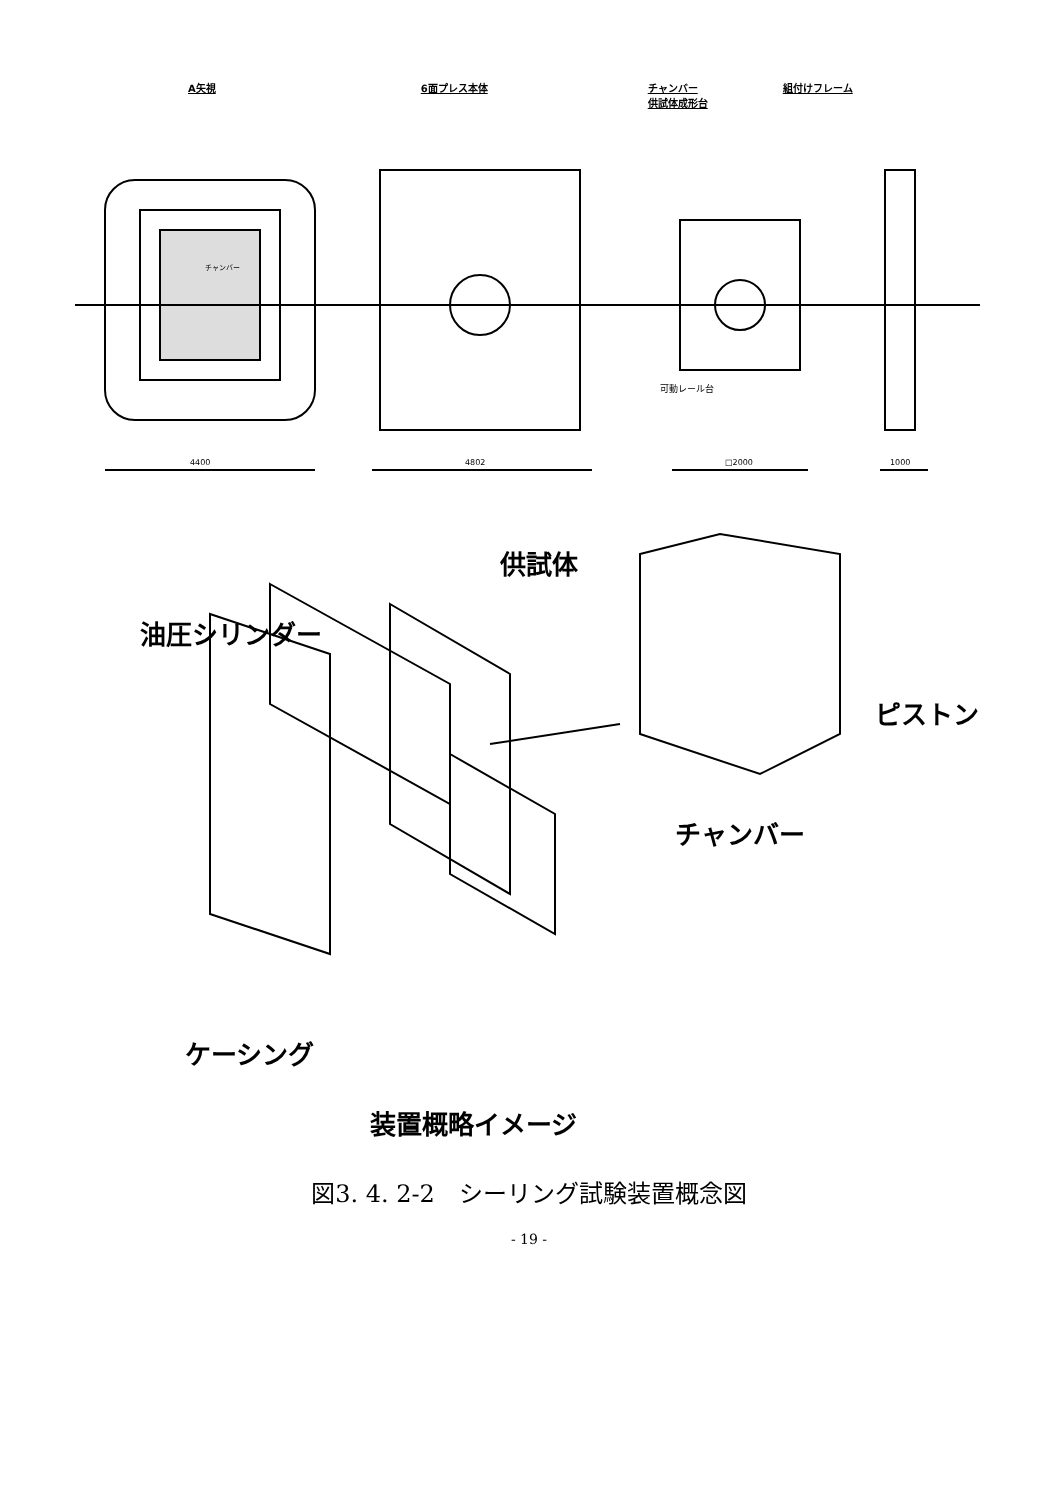A矢視 6面プレス本体 チャンバー
供試体成形台 組付けフレーム
4400
4802
□2000
1000
可動レール台
チャンバー
供試体
油圧シリンダー
ピストン
チャンバー
ケーシング
装置概略イメージ
図3. 4. 2-2　シーリング試験装置概念図
- 19 -